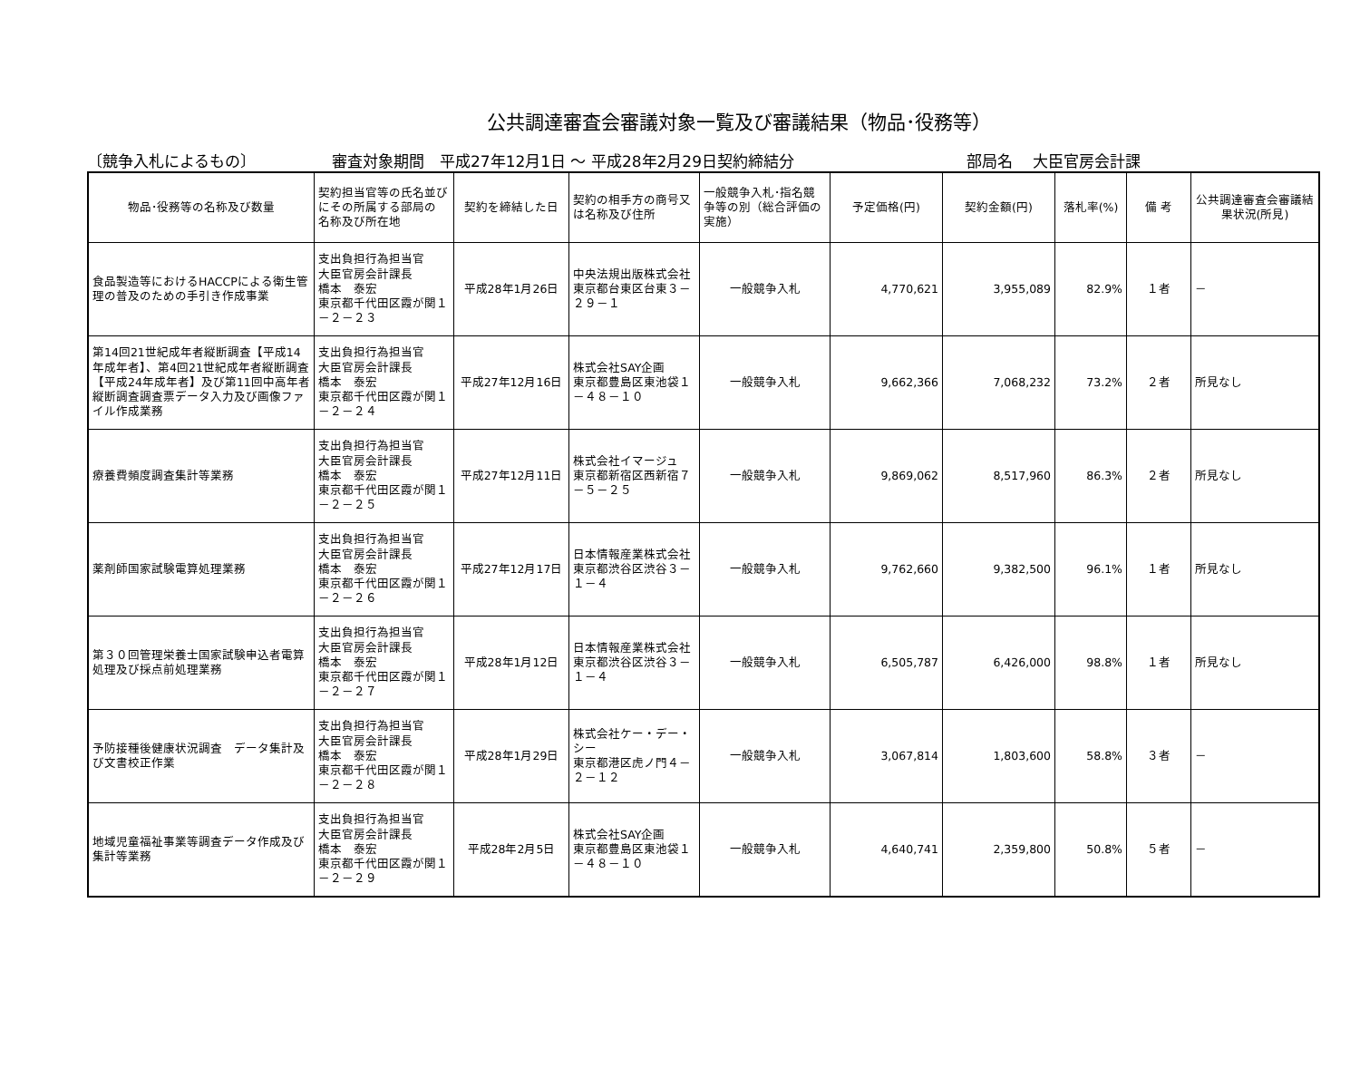公共調達審査会審議対象一覧及び審議結果（物品･役務等）
〔競争入札によるもの〕 審査対象期間　平成27年12月1日 ～ 平成28年2月29日契約締結分 部局名　 大臣官房会計課
| 物品･役務等の名称及び数量 | 契約担当官等の氏名並びにその所属する部局の 名称及び所在地 | 契約を締結した日 | 契約の相手方の商号又は名称及び住所 | 一般競争入札･指名競争等の別（総合評価の実施） | 予定価格(円) | 契約金額(円) | 落札率(%) | 備 考 | 公共調達審査会審議結果状況(所見) |
| --- | --- | --- | --- | --- | --- | --- | --- | --- | --- |
| 食品製造等におけるHACCPによる衛生管理の普及のための手引き作成事業 | 支出負担行為担当官 大臣官房会計課長 橋本 泰宏 東京都千代田区霞が関１－２－２３ | 平成28年1月26日 | 中央法規出版株式会社 東京都台東区台東３－２９－１ | 一般競争入札 | 4,770,621 | 3,955,089 | 82.9% | １者 | － |
| 第14回21世紀成年者縦断調査【平成14年成年者】、第4回21世紀成年者縦断調査【平成24年成年者】及び第11回中高年者縦断調査調査票データ入力及び画像ファイル作成業務 | 支出負担行為担当官 大臣官房会計課長 橋本 泰宏 東京都千代田区霞が関１－２－２４ | 平成27年12月16日 | 株式会社SAY企画 東京都豊島区東池袋１－４８－１０ | 一般競争入札 | 9,662,366 | 7,068,232 | 73.2% | ２者 | 所見なし |
| 療養費頻度調査集計等業務 | 支出負担行為担当官 大臣官房会計課長 橋本 泰宏 東京都千代田区霞が関１－２－２５ | 平成27年12月11日 | 株式会社イマージュ 東京都新宿区西新宿７－５－２５ | 一般競争入札 | 9,869,062 | 8,517,960 | 86.3% | ２者 | 所見なし |
| 薬剤師国家試験電算処理業務 | 支出負担行為担当官 大臣官房会計課長 橋本 泰宏 東京都千代田区霞が関１－２－２６ | 平成27年12月17日 | 日本情報産業株式会社 東京都渋谷区渋谷３－１－４ | 一般競争入札 | 9,762,660 | 9,382,500 | 96.1% | １者 | 所見なし |
| 第３０回管理栄養士国家試験申込者電算処理及び採点前処理業務 | 支出負担行為担当官 大臣官房会計課長 橋本 泰宏 東京都千代田区霞が関１－２－２７ | 平成28年1月12日 | 日本情報産業株式会社 東京都渋谷区渋谷３－１－４ | 一般競争入札 | 6,505,787 | 6,426,000 | 98.8% | １者 | 所見なし |
| 予防接種後健康状況調査 データ集計及び文書校正作業 | 支出負担行為担当官 大臣官房会計課長 橋本 泰宏 東京都千代田区霞が関１－２－２８ | 平成28年1月29日 | 株式会社ケー・デー・シー 東京都港区虎ノ門４－２－１２ | 一般競争入札 | 3,067,814 | 1,803,600 | 58.8% | ３者 | － |
| 地域児童福祉事業等調査データ作成及び集計等業務 | 支出負担行為担当官 大臣官房会計課長 橋本 泰宏 東京都千代田区霞が関１－２－２９ | 平成28年2月5日 | 株式会社SAY企画 東京都豊島区東池袋１－４８－１０ | 一般競争入札 | 4,640,741 | 2,359,800 | 50.8% | ５者 | － |